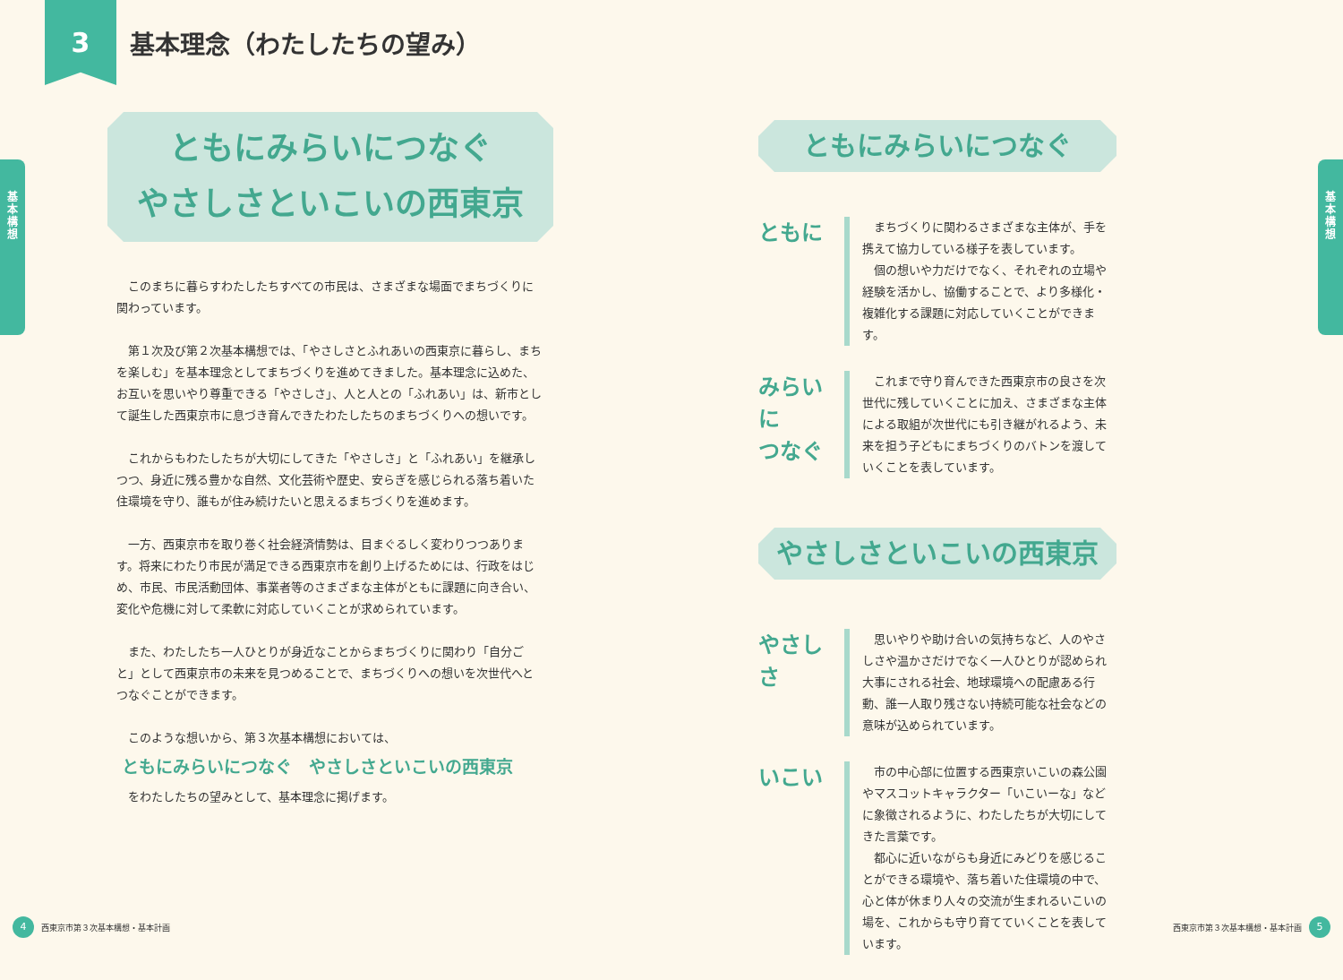3
基本理念（わたしたちの望み）
基
本
構
想
ともにみらいにつなぐ
やさしさといこいの西東京
このまちに暮らすわたしたちすべての市民は、さまざまな場面でまちづくりに関わっています。
第１次及び第２次基本構想では、「やさしさとふれあいの西東京に暮らし、まちを楽しむ」を基本理念としてまちづくりを進めてきました。基本理念に込めた、お互いを思いやり尊重できる「やさしさ」、人と人との「ふれあい」は、新市として誕生した西東京市に息づき育んできたわたしたちのまちづくりへの想いです。
これからもわたしたちが大切にしてきた「やさしさ」と「ふれあい」を継承しつつ、身近に残る豊かな自然、文化芸術や歴史、安らぎを感じられる落ち着いた住環境を守り、誰もが住み続けたいと思えるまちづくりを進めます。
一方、西東京市を取り巻く社会経済情勢は、目まぐるしく変わりつつあります。将来にわたり市民が満足できる西東京市を創り上げるためには、行政をはじめ、市民、市民活動団体、事業者等のさまざまな主体がともに課題に向き合い、変化や危機に対して柔軟に対応していくことが求められています。
また、わたしたち一人ひとりが身近なことからまちづくりに関わり「自分ごと」として西東京市の未来を見つめることで、まちづくりへの想いを次世代へとつなぐことができます。
このような想いから、第３次基本構想においては、
ともにみらいにつなぐ　やさしさといこいの西東京
をわたしたちの望みとして、基本理念に掲げます。
4 西東京市第３次基本構想・基本計画
基
本
構
想
ともにみらいにつなぐ
ともに
まちづくりに関わるさまざまな主体が、手を携えて協力している様子を表しています。
個の想いや力だけでなく、それぞれの立場や経験を活かし、協働することで、より多様化・複雑化する課題に対応していくことができます。
みらいに
つなぐ
これまで守り育んできた西東京市の良さを次世代に残していくことに加え、さまざまな主体による取組が次世代にも引き継がれるよう、未来を担う子どもにまちづくりのバトンを渡していくことを表しています。
やさしさといこいの西東京
やさしさ
思いやりや助け合いの気持ちなど、人のやさしさや温かさだけでなく一人ひとりが認められ大事にされる社会、地球環境への配慮ある行動、誰一人取り残さない持続可能な社会などの意味が込められています。
いこい
市の中心部に位置する西東京いこいの森公園やマスコットキャラクター「いこいーな」などに象徴されるように、わたしたちが大切にしてきた言葉です。
都心に近いながらも身近にみどりを感じることができる環境や、落ち着いた住環境の中で、心と体が休まり人々の交流が生まれるいこいの場を、これからも守り育てていくことを表しています。
西東京市第３次基本構想・基本計画 5